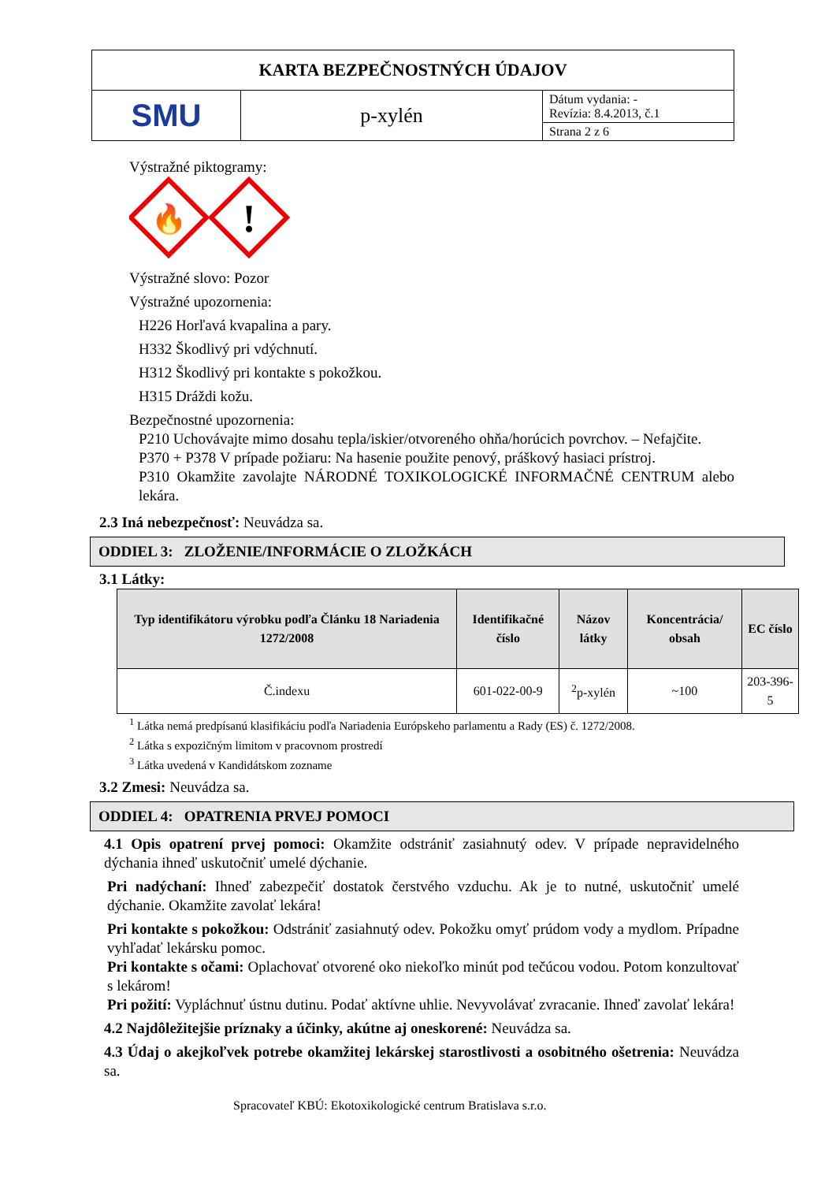| KARTA BEZPEČNOSTNÝCH ÚDAJOV | | |
| SMU | p-xylén | Dátum vydania: - Revízia: 8.4.2013, č.1 |
| | | Strana 2 z 6 |
Výstražné piktogramy:
🔥
!
Výstražné slovo: Pozor
Výstražné upozornenia:
H226 Horľavá kvapalina a pary.
H332 Škodlivý pri vdýchnutí.
H312 Škodlivý pri kontakte s pokožkou.
H315 Dráždi kožu.
Bezpečnostné upozornenia:
P210 Uchovávajte mimo dosahu tepla/iskier/otvoreného ohňa/horúcich povrchov. – Nefajčite.
P370 + P378 V prípade požiaru: Na hasenie použite penový, práškový hasiaci prístroj.
P310 Okamžite zavolajte NÁRODNÉ TOXIKOLOGICKÉ INFORMAČNÉ CENTRUM alebo lekára.
2.3 Iná nebezpečnosť: Neuvádza sa.
ODDIEL 3: ZLOŽENIE/INFORMÁCIE O ZLOŽKÁCH
3.1 Látky:
| Typ identifikátoru výrobku podľa Článku 18 Nariadenia 1272/2008 | Identifikačné číslo | Názov látky | Koncentrácia/ obsah | EC číslo |
| --- | --- | --- | --- | --- |
| Č.indexu | 601-022-00-9 | <sup>2</sup> p-xylén | ~100 | 203-396-5 |
<sup>1</sup> Látka nemá predpísanú klasifikáciu podľa Nariadenia Európskeho parlamentu a Rady (ES) č. 1272/2008.
<sup>2</sup> Látka s expozičným limitom v pracovnom prostredí
<sup>3</sup> Látka uvedená v Kandidátskom zozname
3.2 Zmesi: Neuvádza sa.
ODDIEL 4: OPATRENIA PRVEJ POMOCI
4.1 Opis opatrení prvej pomoci: Okamžite odstrániť zasiahnutý odev. V prípade nepravidelného dýchania ihneď uskutočniť umelé dýchanie.
Pri nadýchaní: Ihneď zabezpečiť dostatok čerstvého vzduchu. Ak je to nutné, uskutočniť umelé dýchanie. Okamžite zavolať lekára!
Pri kontakte s pokožkou: Odstrániť zasiahnutý odev. Pokožku omyť prúdom vody a mydlom. Prípadne vyhľadať lekársku pomoc.
Pri kontakte s očami: Oplachovať otvorené oko niekoľko minút pod tečúcou vodou. Potom konzultovať s lekárom!
Pri požití: Vypláchnuť ústnu dutinu. Podať aktívne uhlie. Nevyvolávať zvracanie. Ihneď zavolať lekára!
4.2 Najdôležitejšie príznaky a účinky, akútne aj oneskorené: Neuvádza sa.
4.3 Údaj o akejkoľvek potrebe okamžitej lekárskej starostlivosti a osobitného ošetrenia: Neuvádza sa.
Spracovateľ KBÚ: Ekotoxikologické centrum Bratislava s.r.o.